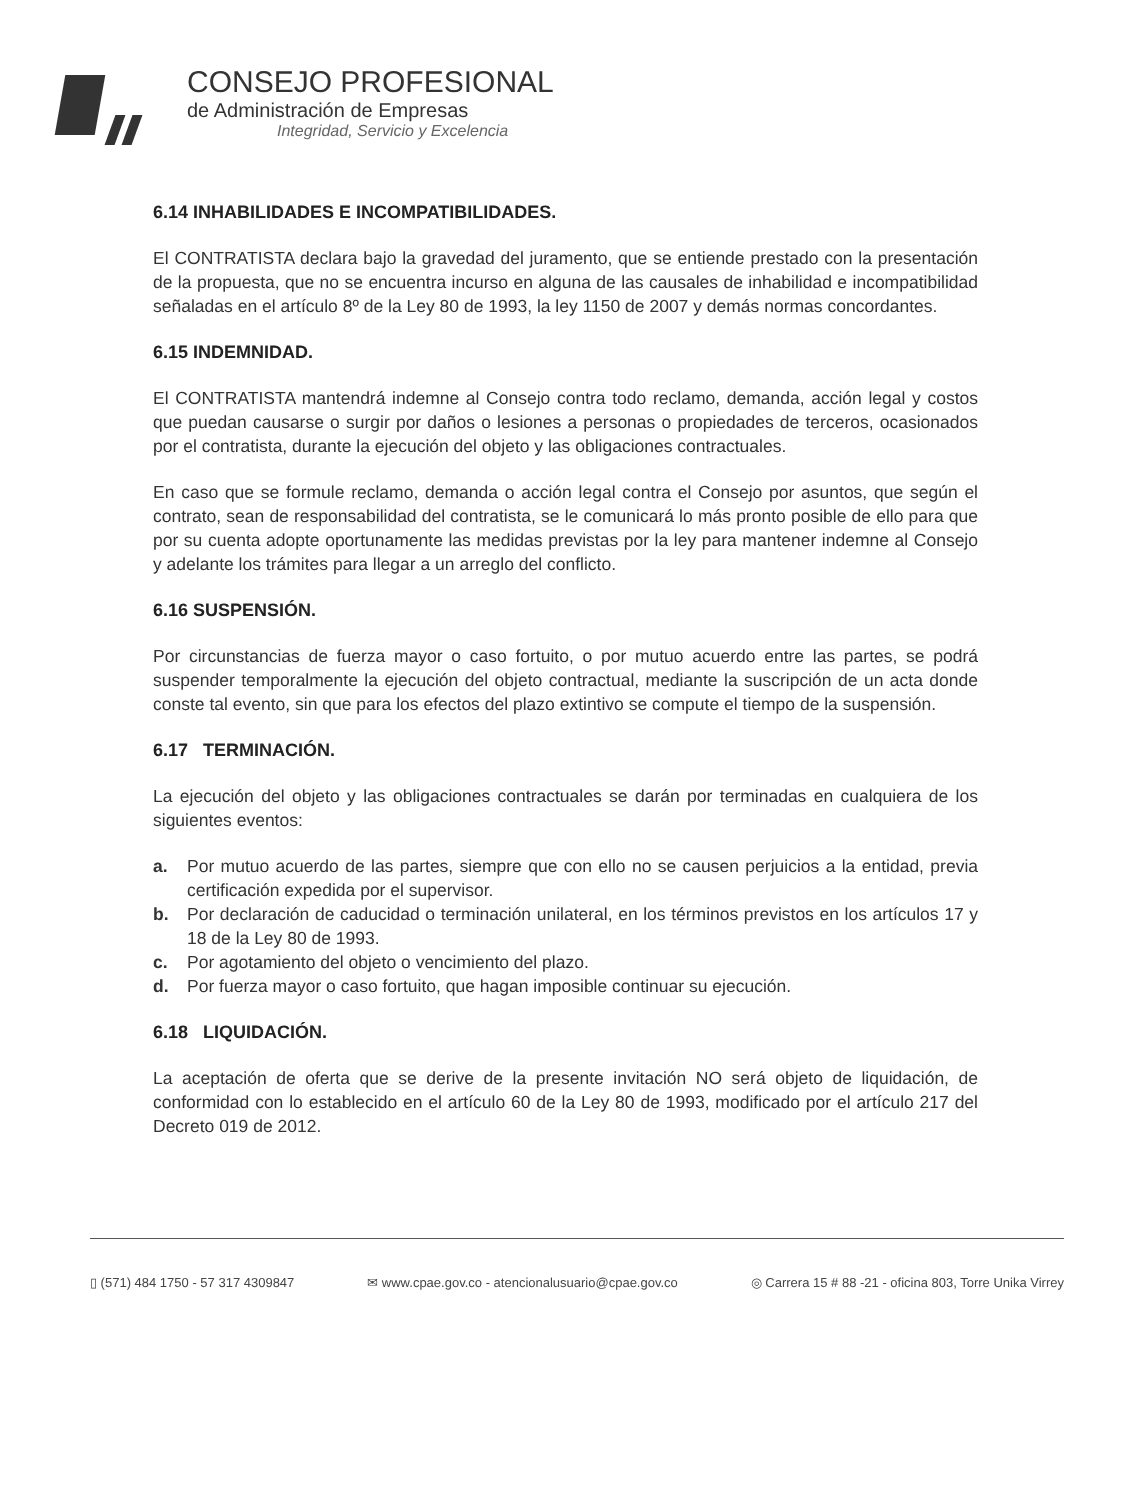CONSEJO PROFESIONAL
de Administración de Empresas
Integridad, Servicio y Excelencia
6.14 INHABILIDADES E INCOMPATIBILIDADES.
El CONTRATISTA declara bajo la gravedad del juramento, que se entiende prestado con la presentación de la propuesta, que no se encuentra incurso en alguna de las causales de inhabilidad e incompatibilidad señaladas en el artículo 8º de la Ley 80 de 1993, la ley 1150 de 2007 y demás normas concordantes.
6.15 INDEMNIDAD.
El CONTRATISTA mantendrá indemne al Consejo contra todo reclamo, demanda, acción legal y costos que puedan causarse o surgir por daños o lesiones a personas o propiedades de terceros, ocasionados por el contratista, durante la ejecución del objeto y las obligaciones contractuales.
En caso que se formule reclamo, demanda o acción legal contra el Consejo por asuntos, que según el contrato, sean de responsabilidad del contratista, se le comunicará lo más pronto posible de ello para que por su cuenta adopte oportunamente las medidas previstas por la ley para mantener indemne al Consejo y adelante los trámites para llegar a un arreglo del conflicto.
6.16 SUSPENSIÓN.
Por circunstancias de fuerza mayor o caso fortuito, o por mutuo acuerdo entre las partes, se podrá suspender temporalmente la ejecución del objeto contractual, mediante la suscripción de un acta donde conste tal evento, sin que para los efectos del plazo extintivo se compute el tiempo de la suspensión.
6.17 TERMINACIÓN.
La ejecución del objeto y las obligaciones contractuales se darán por terminadas en cualquiera de los siguientes eventos:
a. Por mutuo acuerdo de las partes, siempre que con ello no se causen perjuicios a la entidad, previa certificación expedida por el supervisor.
b. Por declaración de caducidad o terminación unilateral, en los términos previstos en los artículos 17 y 18 de la Ley 80 de 1993.
c. Por agotamiento del objeto o vencimiento del plazo.
d. Por fuerza mayor o caso fortuito, que hagan imposible continuar su ejecución.
6.18 LIQUIDACIÓN.
La aceptación de oferta que se derive de la presente invitación NO será objeto de liquidación, de conformidad con lo establecido en el artículo 60 de la Ley 80 de 1993, modificado por el artículo 217 del Decreto 019 de 2012.
▯ (571) 484 1750 - 57 317 4309847 ✉ www.cpae.gov.co - atencionalusuario@cpae.gov.co ◎ Carrera 15 # 88 -21 - oficina 803, Torre Unika Virrey